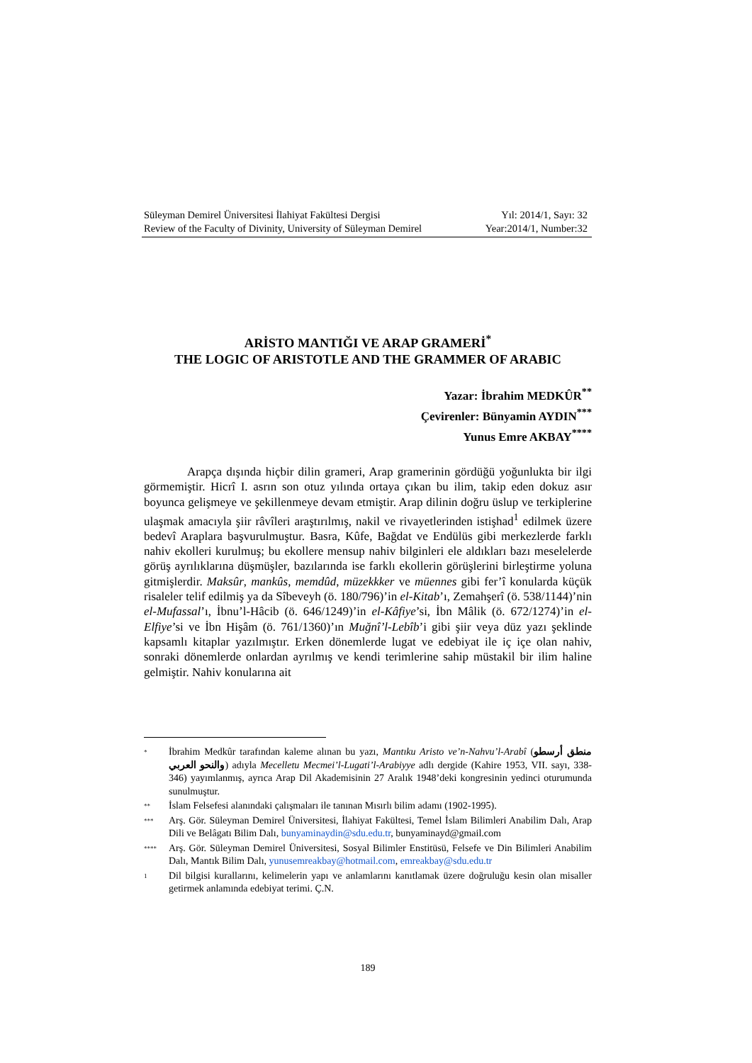Süleyman Demirel Üniversitesi İlahiyat Fakültesi Dergisi Yıl: 2014/1, Sayı: 32
Review of the Faculty of Divinity, University of Süleyman Demirel Year:2014/1, Number:32
ARİSTO MANTIĞI VE ARAP GRAMERİ<sup>*</sup>
THE LOGIC OF ARISTOTLE AND THE GRAMMER OF ARABIC
Yazar: İbrahim MEDKÛR<sup>**</sup>
Çevirenler: Bünyamin AYDIN<sup>***</sup>
Yunus Emre AKBAY<sup>****</sup>
Arapça dışında hiçbir dilin grameri, Arap gramerinin gördüğü yoğunlukta bir ilgi görmemiştir. Hicrî I. asrın son otuz yılında ortaya çıkan bu ilim, takip eden dokuz asır boyunca gelişmeye ve şekillenmeye devam etmiştir. Arap dilinin doğru üslup ve terkiplerine ulaşmak amacıyla şiir râvîleri araştırılmış, nakil ve rivayetlerinden istişhad<sup>1</sup> edilmek üzere bedevî Araplara başvurulmuştur. Basra, Kûfe, Bağdat ve Endülüs gibi merkezlerde farklı nahiv ekolleri kurulmuş; bu ekollere mensup nahiv bilginleri ele aldıkları bazı meselelerde görüş ayrılıklarına düşmüşler, bazılarında ise farklı ekollerin görüşlerini birleştirme yoluna gitmişlerdir. Maksûr, mankûs, memdûd, müzekkker ve müennes gibi fer’î konularda küçük risaleler telif edilmiş ya da Sîbeveyh (ö. 180/796)’in el-Kitab’ı, Zemahşerî (ö. 538/1144)’nin el-Mufassal’ı, İbnu’l-Hâcib (ö. 646/1249)’in el-Kâfiye’si, İbn Mâlik (ö. 672/1274)’in el-Elfiye’si ve İbn Hişâm (ö. 761/1360)’ın Muğnî’l-Lebîb’i gibi şiir veya düz yazı şeklinde kapsamlı kitaplar yazılmıştır. Erken dönemlerde lugat ve edebiyat ile iç içe olan nahiv, sonraki dönemlerde onlardan ayrılmış ve kendi terimlerine sahip müstakil bir ilim haline gelmiştir. Nahiv konularına ait
* İbrahim Medkûr tarafından kaleme alınan bu yazı, Mantıku Aristo ve’n-Nahvu’l-Arabî (منطق أرسطو والنحو العربي) adıyla Mecelletu Mecmei’l-Lugati’l-Arabiyye adlı dergide (Kahire 1953, VII. sayı, 338-346) yayımlanmış, ayrıca Arap Dil Akademisinin 27 Aralık 1948’deki kongresinin yedinci oturumunda sunulmuştur.
** İslam Felsefesi alanındaki çalışmaları ile tanınan Mısırlı bilim adamı (1902-1995).
*** Arş. Gör. Süleyman Demirel Üniversitesi, İlahiyat Fakültesi, Temel İslam Bilimleri Anabilim Dalı, Arap Dili ve Belâgatı Bilim Dalı, bunyaminaydin@sdu.edu.tr, bunyaminayd@gmail.com
**** Arş. Gör. Süleyman Demirel Üniversitesi, Sosyal Bilimler Enstitüsü, Felsefe ve Din Bilimleri Anabilim Dalı, Mantık Bilim Dalı, yunusemreakbay@hotmail.com, emreakbay@sdu.edu.tr
1 Dil bilgisi kurallarını, kelimelerin yapı ve anlamlarını kanıtlamak üzere doğruluğu kesin olan misaller getirmek anlamında edebiyat terimi. Ç.N.
189